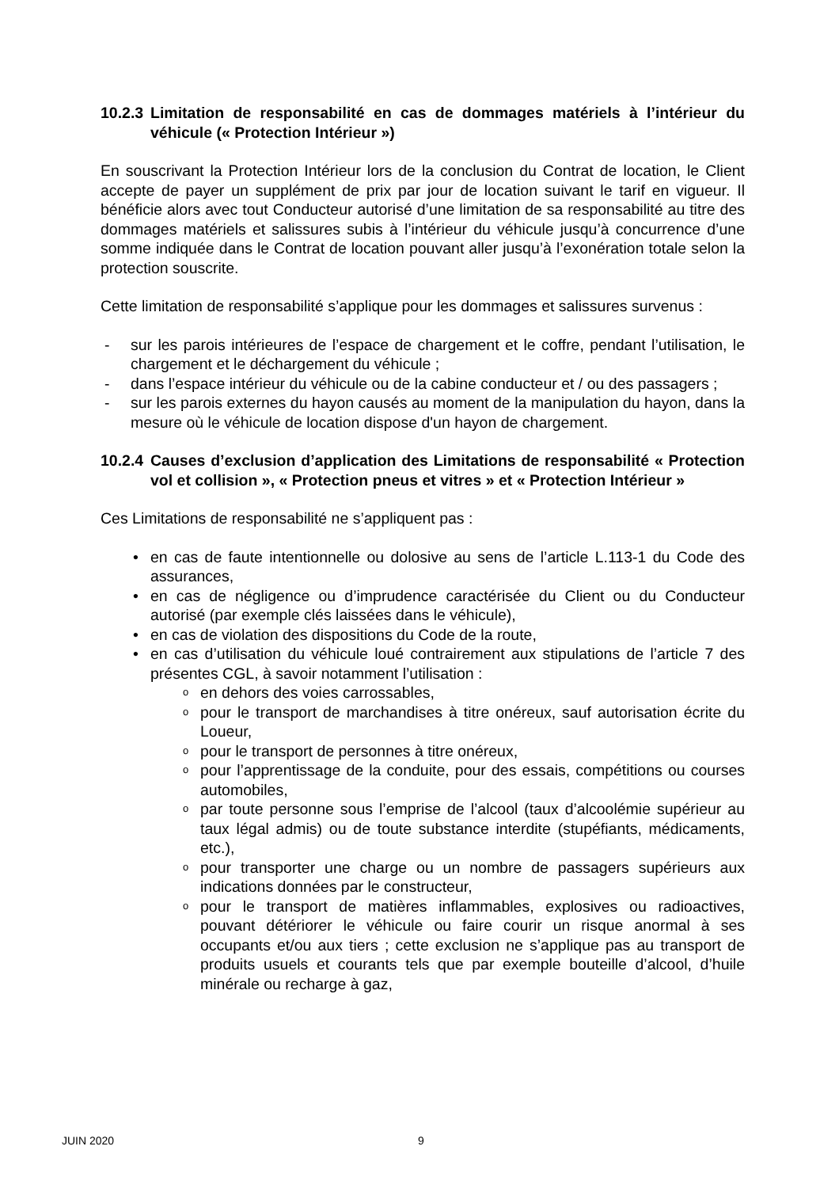10.2.3 Limitation de responsabilité en cas de dommages matériels à l’intérieur du véhicule (« Protection Intérieur »)
En souscrivant la Protection Intérieur lors de la conclusion du Contrat de location, le Client accepte de payer un supplément de prix par jour de location suivant le tarif en vigueur. Il bénéficie alors avec tout Conducteur autorisé d’une limitation de sa responsabilité au titre des dommages matériels et salissures subis à l’intérieur du véhicule jusqu’à concurrence d’une somme indiquée dans le Contrat de location pouvant aller jusqu’à l’exonération totale selon la protection souscrite.
Cette limitation de responsabilité s’applique pour les dommages et salissures survenus :
- sur les parois intérieures de l’espace de chargement et le coffre, pendant l’utilisation, le chargement et le déchargement du véhicule ;
- dans l’espace intérieur du véhicule ou de la cabine conducteur et / ou des passagers ;
- sur les parois externes du hayon causés au moment de la manipulation du hayon, dans la mesure où le véhicule de location dispose d'un hayon de chargement.
10.2.4 Causes d’exclusion d’application des Limitations de responsabilité « Protection vol et collision », « Protection pneus et vitres » et « Protection Intérieur »
Ces Limitations de responsabilité ne s’appliquent pas :
• en cas de faute intentionnelle ou dolosive au sens de l’article L.113-1 du Code des assurances,
• en cas de négligence ou d’imprudence caractérisée du Client ou du Conducteur autorisé (par exemple clés laissées dans le véhicule),
• en cas de violation des dispositions du Code de la route,
• en cas d’utilisation du véhicule loué contrairement aux stipulations de l’article 7 des présentes CGL, à savoir notamment l’utilisation :
oen dehors des voies carrossables,
opour le transport de marchandises à titre onéreux, sauf autorisation écrite du Loueur,
opour le transport de personnes à titre onéreux,
opour l’apprentissage de la conduite, pour des essais, compétitions ou courses automobiles,
opar toute personne sous l’emprise de l’alcool (taux d’alcoolémie supérieur au taux légal admis) ou de toute substance interdite (stupéfiants, médicaments, etc.),
opour transporter une charge ou un nombre de passagers supérieurs aux indications données par le constructeur,
opour le transport de matières inflammables, explosives ou radioactives, pouvant détériorer le véhicule ou faire courir un risque anormal à ses occupants et/ou aux tiers ; cette exclusion ne s’applique pas au transport de produits usuels et courants tels que par exemple bouteille d’alcool, d’huile minérale ou recharge à gaz,
JUIN 2020 9